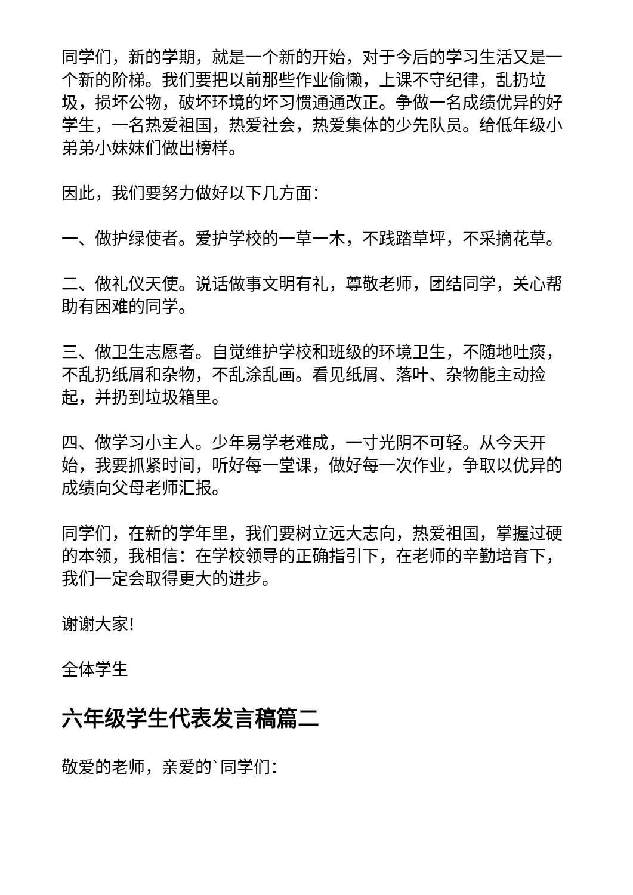同学们，新的学期，就是一个新的开始，对于今后的学习生活又是一个新的阶梯。我们要把以前那些作业偷懒，上课不守纪律，乱扔垃圾，损坏公物，破坏环境的坏习惯通通改正。争做一名成绩优异的好学生，一名热爱祖国，热爱社会，热爱集体的少先队员。给低年级小弟弟小妹妹们做出榜样。
因此，我们要努力做好以下几方面：
一、做护绿使者。爱护学校的一草一木，不践踏草坪，不采摘花草。
二、做礼仪天使。说话做事文明有礼，尊敬老师，团结同学，关心帮助有困难的同学。
三、做卫生志愿者。自觉维护学校和班级的环境卫生，不随地吐痰，不乱扔纸屑和杂物，不乱涂乱画。看见纸屑、落叶、杂物能主动捡起，并扔到垃圾箱里。
四、做学习小主人。少年易学老难成，一寸光阴不可轻。从今天开始，我要抓紧时间，听好每一堂课，做好每一次作业，争取以优异的成绩向父母老师汇报。
同学们，在新的学年里，我们要树立远大志向，热爱祖国，掌握过硬的本领，我相信：在学校领导的正确指引下，在老师的辛勤培育下，我们一定会取得更大的进步。
谢谢大家!
全体学生
六年级学生代表发言稿篇二
敬爱的老师，亲爱的`同学们：